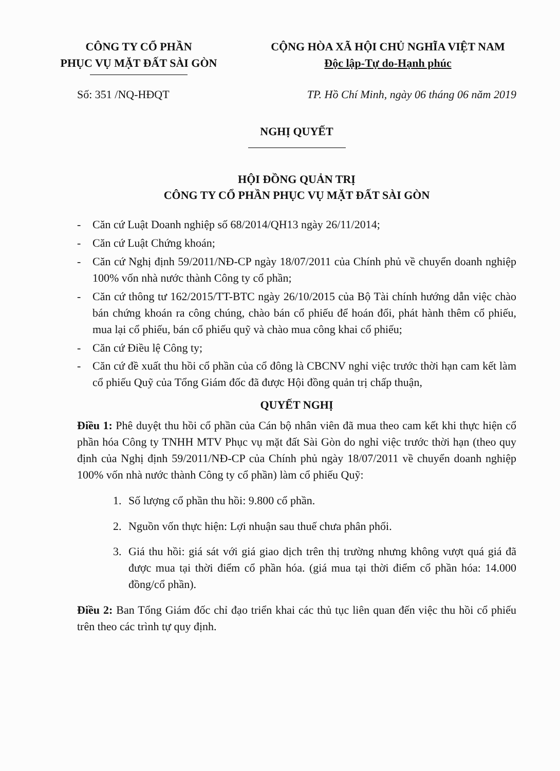CÔNG TY CỔ PHẦN
PHỤC VỤ MẶT ĐẤT SÀI GÒN
CỘNG HÒA XÃ HỘI CHỦ NGHĨA VIỆT NAM
Độc lập-Tự do-Hạnh phúc
Số: 351 /NQ-HĐQT TP. Hồ Chí Minh, ngày 06 tháng 06 năm 2019
NGHỊ QUYẾT
HỘI ĐỒNG QUẢN TRỊ
CÔNG TY CỔ PHẦN PHỤC VỤ MẶT ĐẤT SÀI GÒN
- Căn cứ Luật Doanh nghiệp số 68/2014/QH13 ngày 26/11/2014;
- Căn cứ Luật Chứng khoán;
- Căn cứ Nghị định 59/2011/NĐ-CP ngày 18/07/2011 của Chính phủ về chuyển doanh nghiệp 100% vốn nhà nước thành Công ty cổ phần;
- Căn cứ thông tư 162/2015/TT-BTC ngày 26/10/2015 của Bộ Tài chính hướng dẫn việc chào bán chứng khoán ra công chúng, chào bán cổ phiếu để hoán đổi, phát hành thêm cổ phiếu, mua lại cổ phiếu, bán cổ phiếu quỹ và chào mua công khai cổ phiếu;
- Căn cứ Điều lệ Công ty;
- Căn cứ đề xuất thu hồi cổ phần của cổ đông là CBCNV nghỉ việc trước thời hạn cam kết làm cổ phiếu Quỹ của Tổng Giám đốc đã được Hội đồng quản trị chấp thuận,
QUYẾT NGHỊ
Điều 1: Phê duyệt thu hồi cổ phần của Cán bộ nhân viên đã mua theo cam kết khi thực hiện cổ phần hóa Công ty TNHH MTV Phục vụ mặt đất Sài Gòn do nghỉ việc trước thời hạn (theo quy định của Nghị định 59/2011/NĐ-CP của Chính phủ ngày 18/07/2011 về chuyển doanh nghiệp 100% vốn nhà nước thành Công ty cổ phần) làm cổ phiếu Quỹ:
1. Số lượng cổ phần thu hồi: 9.800 cổ phần.
2. Nguồn vốn thực hiện: Lợi nhuận sau thuế chưa phân phối.
3. Giá thu hồi: giá sát với giá giao dịch trên thị trường nhưng không vượt quá giá đã được mua tại thời điểm cổ phần hóa. (giá mua tại thời điểm cổ phần hóa: 14.000 đồng/cổ phần).
Điều 2: Ban Tổng Giám đốc chỉ đạo triển khai các thủ tục liên quan đến việc thu hồi cổ phiếu trên theo các trình tự quy định.